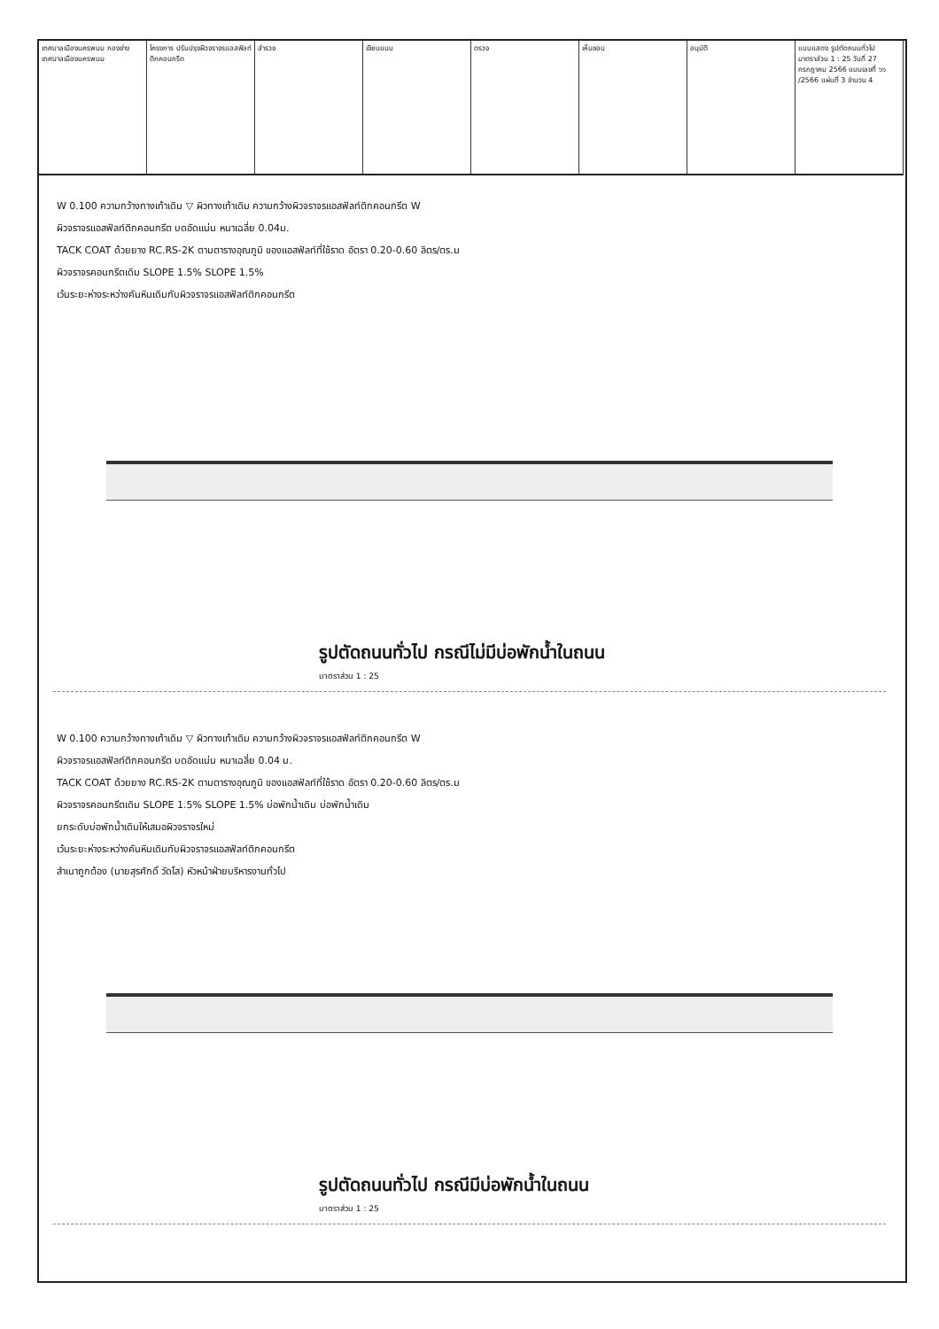เทศบาลเมืองนครพนม กองช่างเทศบาลเมืองนครพนม
โครงการ ปรับปรุงผิวจราจรแอสฟัลท์ติกคอนกรีต
สำรวจ เขียนแบบ ตรวจ เห็นชอบ อนุมัติ แบบแสดง รูปตัดถนนทั่วไป มาตราส่วน 1 : 25 วันที่ 27 กรกฎาคม 2566 แบบเลขที่ ๖๖ /2566 แผ่นที่ 3 จำนวน 4
W 0.100 ความกว้างทางเท้าเดิม ▽ ผิวทางเท้าเดิม ความกว้างผิวจราจรแอสฟัลท์ติกคอนกรีต W
ผิวจราจรแอสฟัลท์ติกคอนกรีต บดอัดแน่น หนาเฉลี่ย 0.04ม.
TACK COAT ด้วยยาง RC.RS-2K ตามตารางอุณภูมิ ของแอสฟัลท์ที่ใช้ราด อัตรา 0.20-0.60 ลิตร/ตร.ม
ผิวจราจรคอนกรีตเดิม SLOPE 1.5% SLOPE 1.5%
เว้นระยะห่างระหว่างคันหินเดิมกับผิวจราจรแอสฟัลท์ติกคอนกรีต
รูปตัดถนนทั่วไป กรณีไม่มีบ่อพักน้ำในถนน
มาตราส่วน 1 : 25
W 0.100 ความกว้างทางเท้าเดิม ▽ ผิวทางเท้าเดิม ความกว้างผิวจราจรแอสฟัลท์ติกคอนกรีต W
ผิวจราจรแอสฟัลท์ติกคอนกรีต บดอัดแน่น หนาเฉลี่ย 0.04 ม.
TACK COAT ด้วยยาง RC.RS-2K ตามตารางอุณภูมิ ของแอสฟัลท์ที่ใช้ราด อัตรา 0.20-0.60 ลิตร/ตร.ม
ผิวจราจรคอนกรีตเดิม SLOPE 1.5% SLOPE 1.5% บ่อพักน้ำเดิม บ่อพักน้ำเดิม
ยกระดับบ่อพักน้ำเดิมให้เสมอผิวจราจรใหม่
เว้นระยะห่างระหว่างคันหินเดิมกับผิวจราจรแอสฟัลท์ติกคอนกรีต
สำเนาถูกต้อง (นายสุรศักดิ์ วัดโส) หัวหน้าฝ่ายบริหารงานทั่วไป
รูปตัดถนนทั่วไป กรณีมีบ่อพักน้ำในถนน
มาตราส่วน 1 : 25